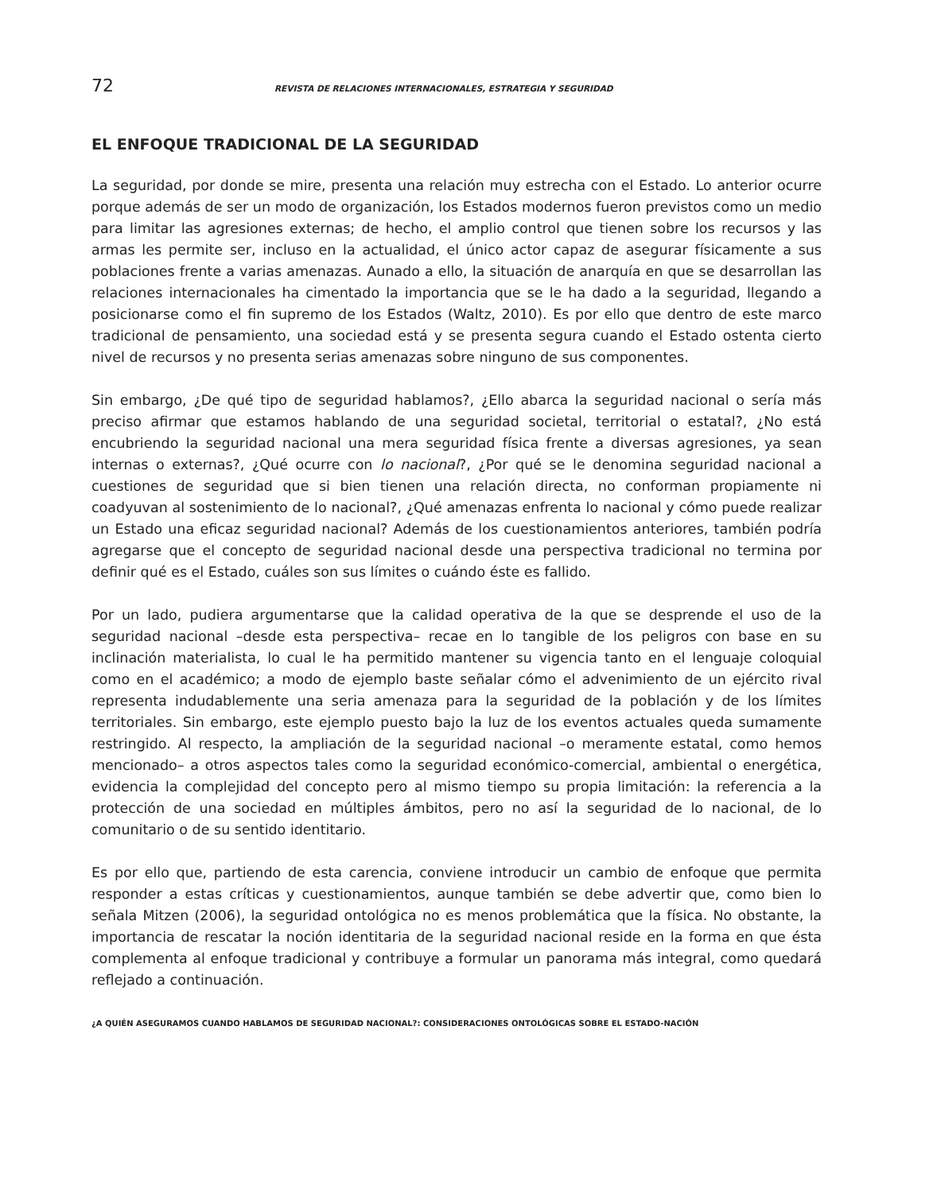72 REVISTA DE RELACIONES INTERNACIONALES, ESTRATEGIA Y SEGURIDAD
EL ENFOQUE TRADICIONAL DE LA SEGURIDAD
La seguridad, por donde se mire, presenta una relación muy estrecha con el Estado. Lo anterior ocurre porque además de ser un modo de organización, los Estados modernos fueron previstos como un medio para limitar las agresiones externas; de hecho, el amplio control que tienen sobre los recursos y las armas les permite ser, incluso en la actualidad, el único actor capaz de asegurar físicamente a sus poblaciones frente a varias amenazas. Aunado a ello, la situación de anarquía en que se desarrollan las relaciones internacionales ha cimentado la importancia que se le ha dado a la seguridad, llegando a posicionarse como el fin supremo de los Estados (Waltz, 2010). Es por ello que dentro de este marco tradicional de pensamiento, una sociedad está y se presenta segura cuando el Estado ostenta cierto nivel de recursos y no presenta serias amenazas sobre ninguno de sus componentes.
Sin embargo, ¿De qué tipo de seguridad hablamos?, ¿Ello abarca la seguridad nacional o sería más preciso afirmar que estamos hablando de una seguridad societal, territorial o estatal?, ¿No está encubriendo la seguridad nacional una mera seguridad física frente a diversas agresiones, ya sean internas o externas?, ¿Qué ocurre con lo nacional?, ¿Por qué se le denomina seguridad nacional a cuestiones de seguridad que si bien tienen una relación directa, no conforman propiamente ni coadyuvan al sostenimiento de lo nacional?, ¿Qué amenazas enfrenta lo nacional y cómo puede realizar un Estado una eficaz seguridad nacional? Además de los cuestionamientos anteriores, también podría agregarse que el concepto de seguridad nacional desde una perspectiva tradicional no termina por definir qué es el Estado, cuáles son sus límites o cuándo éste es fallido.
Por un lado, pudiera argumentarse que la calidad operativa de la que se desprende el uso de la seguridad nacional –desde esta perspectiva– recae en lo tangible de los peligros con base en su inclinación materialista, lo cual le ha permitido mantener su vigencia tanto en el lenguaje coloquial como en el académico; a modo de ejemplo baste señalar cómo el advenimiento de un ejército rival representa indudablemente una seria amenaza para la seguridad de la población y de los límites territoriales. Sin embargo, este ejemplo puesto bajo la luz de los eventos actuales queda sumamente restringido. Al respecto, la ampliación de la seguridad nacional –o meramente estatal, como hemos mencionado– a otros aspectos tales como la seguridad económico-comercial, ambiental o energética, evidencia la complejidad del concepto pero al mismo tiempo su propia limitación: la referencia a la protección de una sociedad en múltiples ámbitos, pero no así la seguridad de lo nacional, de lo comunitario o de su sentido identitario.
Es por ello que, partiendo de esta carencia, conviene introducir un cambio de enfoque que permita responder a estas críticas y cuestionamientos, aunque también se debe advertir que, como bien lo señala Mitzen (2006), la seguridad ontológica no es menos problemática que la física. No obstante, la importancia de rescatar la noción identitaria de la seguridad nacional reside en la forma en que ésta complementa al enfoque tradicional y contribuye a formular un panorama más integral, como quedará reflejado a continuación.
¿A QUIÉN ASEGURAMOS CUANDO HABLAMOS DE SEGURIDAD NACIONAL?: CONSIDERACIONES ONTOLÓGICAS SOBRE EL ESTADO-NACIÓN